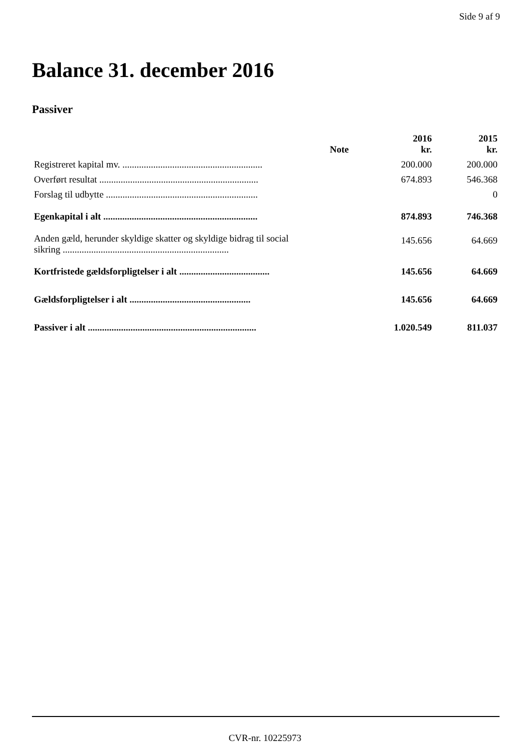Side 9 af 9
Balance 31. december 2016
Passiver
| | Note | 2016 kr. | 2015 kr. |
| --- | --- | --- | --- |
| Registreret kapital mv. ........................................................... | | 200.000 | 200.000 |
| Overført resultat ................................................................... | | 674.893 | 546.368 |
| Forslag til udbytte ................................................................ | | | 0 |
| Egenkapital i alt ................................................................. | | 874.893 | 746.368 |
| Anden gæld, herunder skyldige skatter og skyldige bidrag til social sikring ...................................................................... | | 145.656 | 64.669 |
| Kortfristede gældsforpligtelser i alt ...................................... | | 145.656 | 64.669 |
| Gældsforpligtelser i alt ................................................... | | 145.656 | 64.669 |
| Passiver i alt ....................................................................... | | 1.020.549 | 811.037 |
CVR-nr. 10225973